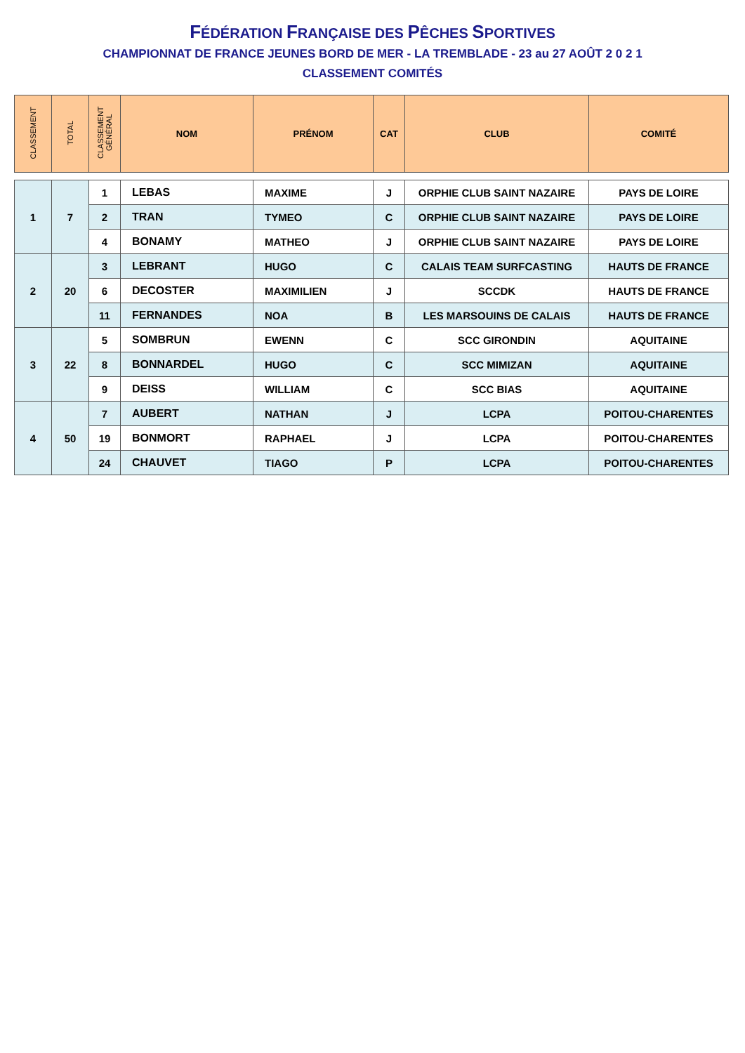FÉDÉRATION FRANÇAISE DES PÊCHES SPORTIVES
CHAMPIONNAT DE FRANCE JEUNES BORD DE MER - LA TREMBLADE - 23 au 27 AOÛT 2 0 2 1
CLASSEMENT COMITÉS
| CLASSEMENT | TOTAL | CLASSEMENT GÉNÉRAL | NOM | PRÉNOM | CAT | CLUB | COMITÉ |
| --- | --- | --- | --- | --- | --- | --- | --- |
| 1 | 7 | 1 | LEBAS | MAXIME | J | ORPHIE CLUB SAINT NAZAIRE | PAYS DE LOIRE |
| | | 2 | TRAN | TYMEO | C | ORPHIE CLUB SAINT NAZAIRE | PAYS DE LOIRE |
| | | 4 | BONAMY | MATHEO | J | ORPHIE CLUB SAINT NAZAIRE | PAYS DE LOIRE |
| 2 | 20 | 3 | LEBRANT | HUGO | C | CALAIS TEAM SURFCASTING | HAUTS DE FRANCE |
| | | 6 | DECOSTER | MAXIMILIEN | J | SCCDK | HAUTS DE FRANCE |
| | | 11 | FERNANDES | NOA | B | LES MARSOUINS DE CALAIS | HAUTS DE FRANCE |
| 3 | 22 | 5 | SOMBRUN | EWENN | C | SCC GIRONDIN | AQUITAINE |
| | | 8 | BONNARDEL | HUGO | C | SCC MIMIZAN | AQUITAINE |
| | | 9 | DEISS | WILLIAM | C | SCC BIAS | AQUITAINE |
| 4 | 50 | 7 | AUBERT | NATHAN | J | LCPA | POITOU-CHARENTES |
| | | 19 | BONMORT | RAPHAEL | J | LCPA | POITOU-CHARENTES |
| | | 24 | CHAUVET | TIAGO | P | LCPA | POITOU-CHARENTES |